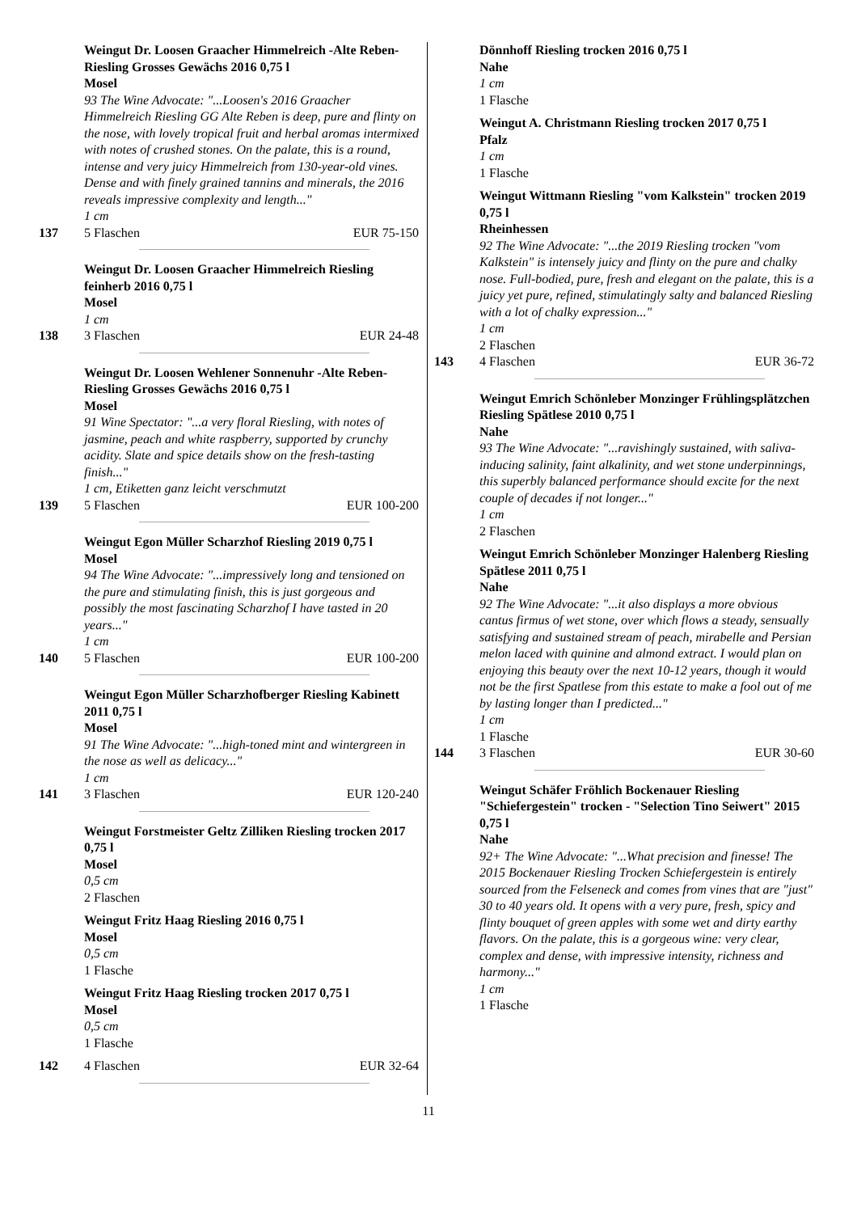Weingut Dr. Loosen Graacher Himmelreich -Alte Reben- Riesling Grosses Gewächs 2016 0,75 l
Mosel
93 The Wine Advocate: "...Loosen's 2016 Graacher Himmelreich Riesling GG Alte Reben is deep, pure and flinty on the nose, with lovely tropical fruit and herbal aromas intermixed with notes of crushed stones. On the palate, this is a round, intense and very juicy Himmelreich from 130-year-old vines. Dense and with finely grained tannins and minerals, the 2016 reveals impressive complexity and length..."
1 cm
137 5 Flaschen EUR 75-150
Weingut Dr. Loosen Graacher Himmelreich Riesling feinherb 2016 0,75 l
Mosel
1 cm
138 3 Flaschen EUR 24-48
Weingut Dr. Loosen Wehlener Sonnenuhr -Alte Reben-Riesling Grosses Gewächs 2016 0,75 l
Mosel
91 Wine Spectator: "...a very floral Riesling, with notes of jasmine, peach and white raspberry, supported by crunchy acidity. Slate and spice details show on the fresh-tasting finish..."
1 cm, Etiketten ganz leicht verschmutzt
139 5 Flaschen EUR 100-200
Weingut Egon Müller Scharzhof Riesling 2019 0,75 l
Mosel
94 The Wine Advocate: "...impressively long and tensioned on the pure and stimulating finish, this is just gorgeous and possibly the most fascinating Scharzhof I have tasted in 20 years..."
1 cm
140 5 Flaschen EUR 100-200
Weingut Egon Müller Scharzhofberger Riesling Kabinett 2011 0,75 l
Mosel
91 The Wine Advocate: "...high-toned mint and wintergreen in the nose as well as delicacy..."
1 cm
141 3 Flaschen EUR 120-240
Weingut Forstmeister Geltz Zilliken Riesling trocken 2017 0,75 l
Mosel
0,5 cm
2 Flaschen
Weingut Fritz Haag Riesling 2016 0,75 l
Mosel
0,5 cm
1 Flasche
Weingut Fritz Haag Riesling trocken 2017 0,75 l
Mosel
0,5 cm
1 Flasche
142 4 Flaschen EUR 32-64
Dönnhoff Riesling trocken 2016 0,75 l
Nahe
1 cm
1 Flasche
Weingut A. Christmann Riesling trocken 2017 0,75 l
Pfalz
1 cm
1 Flasche
Weingut Wittmann Riesling "vom Kalkstein" trocken 2019 0,75 l
Rheinhessen
92 The Wine Advocate: "...the 2019 Riesling trocken "vom Kalkstein" is intensely juicy and flinty on the pure and chalky nose. Full-bodied, pure, fresh and elegant on the palate, this is a juicy yet pure, refined, stimulatingly salty and balanced Riesling with a lot of chalky expression..."
1 cm
2 Flaschen
143 4 Flaschen EUR 36-72
Weingut Emrich Schönleber Monzinger Frühlingsplätzchen Riesling Spätlese 2010 0,75 l
Nahe
93 The Wine Advocate: "...ravishingly sustained, with saliva-inducing salinity, faint alkalinity, and wet stone underpinnings, this superbly balanced performance should excite for the next couple of decades if not longer..."
1 cm
2 Flaschen
Weingut Emrich Schönleber Monzinger Halenberg Riesling Spätlese 2011 0,75 l
Nahe
92 The Wine Advocate: "...it also displays a more obvious cantus firmus of wet stone, over which flows a steady, sensually satisfying and sustained stream of peach, mirabelle and Persian melon laced with quinine and almond extract. I would plan on enjoying this beauty over the next 10-12 years, though it would not be the first Spatlese from this estate to make a fool out of me by lasting longer than I predicted..."
1 cm
1 Flasche
144 3 Flaschen EUR 30-60
Weingut Schäfer Fröhlich Bockenauer Riesling "Schiefergestein" trocken - "Selection Tino Seiwert" 2015 0,75 l
Nahe
92+ The Wine Advocate: "...What precision and finesse! The 2015 Bockenauer Riesling Trocken Schiefergestein is entirely sourced from the Felseneck and comes from vines that are "just" 30 to 40 years old. It opens with a very pure, fresh, spicy and flinty bouquet of green apples with some wet and dirty earthy flavors. On the palate, this is a gorgeous wine: very clear, complex and dense, with impressive intensity, richness and harmony..."
1 cm
1 Flasche
11